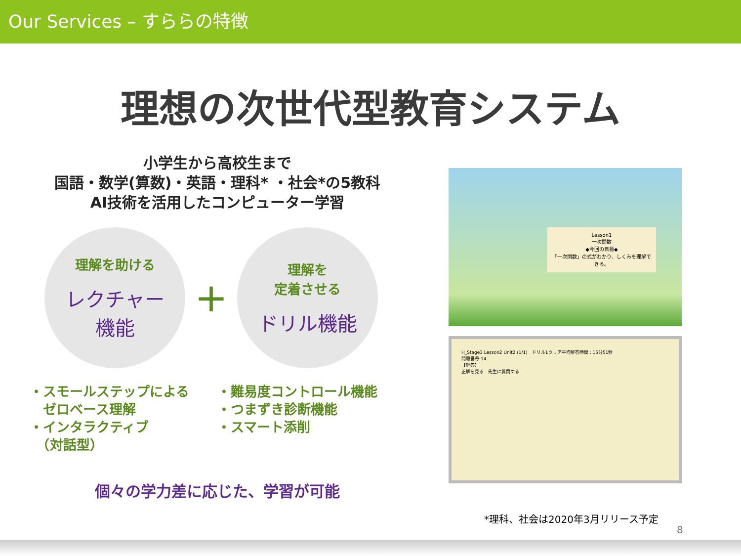Our Services – すららの特徴
理想の次世代型教育システム
小学生から高校生まで
国語・数学(算数)・英語・理科* ・社会*の5教科
AI技術を活用したコンピューター学習
理解を助ける
レクチャー
機能
+
理解を
定着させる
ドリル機能
・スモールステップによる
　ゼロベース理解
・インタラクティブ
　（対話型）
・難易度コントロール機能
・つまずき診断機能
・スマート添削
個々の学力差に応じた、学習が可能
Lesson1
一次関数
◆今回の目標◆
「一次関数」の式がわかり、しくみを理解できる。
H_Stage3 Lesson2 Unit2 (1/1)　ドリル1クリア平均解答時間：15分51秒
問題番号:14
【解答】
正解を見る　先生に質問する
*理科、社会は2020年3月リリース予定
8